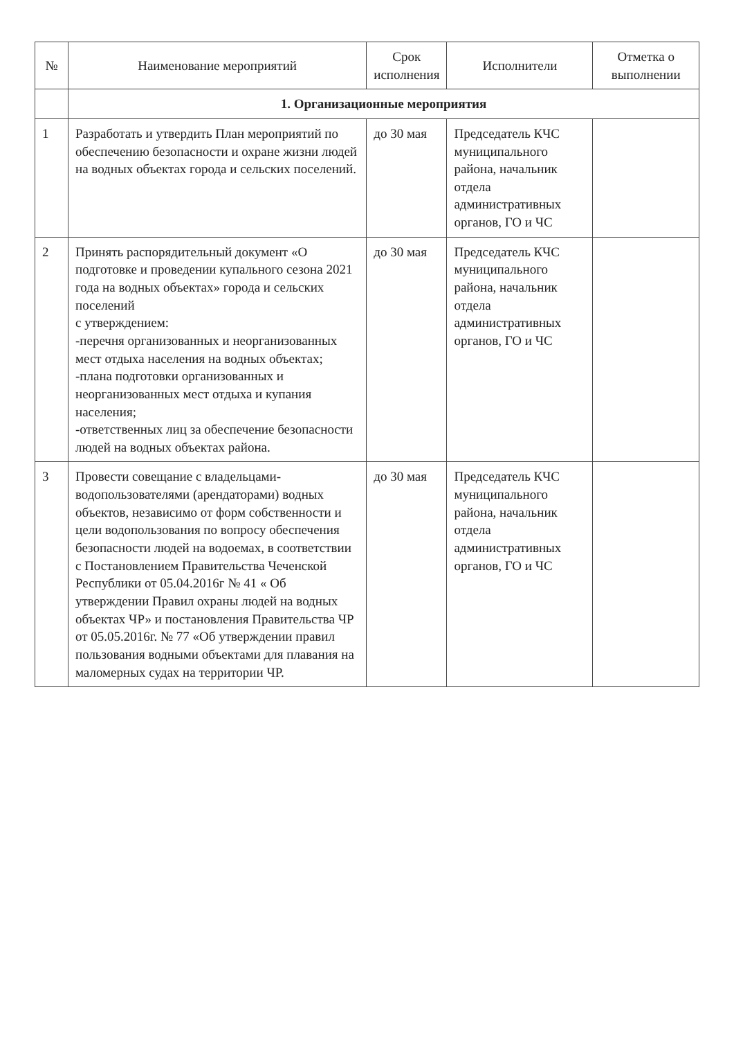| № | Наименование мероприятий | Срок исполнения | Исполнители | Отметка о выполнении |
| --- | --- | --- | --- | --- |
| | 1. Организационные мероприятия | | | |
| 1 | Разработать и утвердить План мероприятий по обеспечению безопасности и охране жизни людей на водных объектах города и сельских поселений. | до 30 мая | Председатель КЧС муниципального района, начальник отдела административных органов, ГО и ЧС | |
| 2 | Принять распорядительный документ «О подготовке и проведении купального сезона 2021 года на водных объектах» города и сельских поселений с утверждением: -перечня организованных и неорганизованных мест отдыха населения на водных объектах; -плана подготовки организованных и неорганизованных мест отдыха и купания населения; -ответственных лиц за обеспечение безопасности людей на водных объектах района. | до 30 мая | Председатель КЧС муниципального района, начальник отдела административных органов, ГО и ЧС | |
| 3 | Провести совещание с владельцами-водопользователями (арендаторами) водных объектов, независимо от форм собственности и цели водопользования по вопросу обеспечения безопасности людей на водоемах, в соответствии с Постановлением Правительства Чеченской Республики от 05.04.2016г № 41 « Об утверждении Правил охраны людей на водных объектах ЧР» и постановления Правительства ЧР от 05.05.2016г. № 77 «Об утверждении правил пользования водными объектами для плавания на маломерных судах на территории ЧР. | до 30 мая | Председатель КЧС муниципального района, начальник отдела административных органов, ГО и ЧС | |